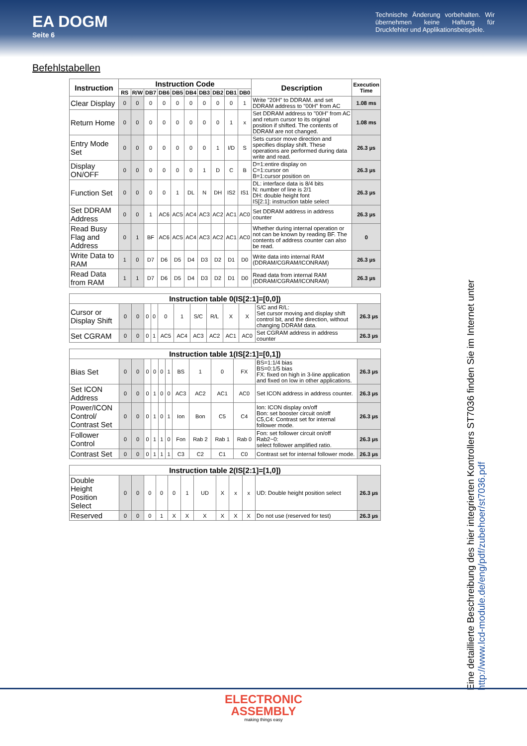EA DOGM
Seite 6
Technische Änderung vorbehalten. Wir übernehmen keine Haftung für Druckfehler und Applikationsbeispiele.
Befehlstabellen
| Instruction | Instruction Code | | | | | | | | | | Description | Execution Time |
| --- | --- | --- | --- | --- | --- | --- | --- | --- | --- | --- | --- | --- |
| | RS | R/W | DB7 | DB6 | DB5 | DB4 | DB3 | DB2 | DB1 | DB0 | | |
| Clear Display | 0 | 0 | 0 | 0 | 0 | 0 | 0 | 0 | 0 | 1 | Write "20H" to DDRAM. and set DDRAM address to "00H" from AC | 1.08 ms |
| Return Home | 0 | 0 | 0 | 0 | 0 | 0 | 0 | 0 | 1 | x | Set DDRAM address to "00H" from AC and return cursor to its original position if shifted. The contents of DDRAM are not changed. | 1.08 ms |
| Entry Mode Set | 0 | 0 | 0 | 0 | 0 | 0 | 0 | 1 | I/D | S | Sets cursor move direction and specifies display shift. These operations are performed during data write and read. | 26.3 µs |
| Display ON/OFF | 0 | 0 | 0 | 0 | 0 | 0 | 1 | D | C | B | D=1:entire display on C=1:cursor on B=1:cursor position on | 26.3 µs |
| Function Set | 0 | 0 | 0 | 0 | 1 | DL | N | DH | IS2 | IS1 | DL: interface data is 8/4 bits N: number of line is 2/1 DH: double height font IS[2:1]: instruction table select | 26.3 µs |
| Set DDRAM Address | 0 | 0 | 1 | AC6 | AC5 | AC4 | AC3 | AC2 | AC1 | AC0 | Set DDRAM address in address counter | 26.3 µs |
| Read Busy Flag and Address | 0 | 1 | BF | AC6 | AC5 | AC4 | AC3 | AC2 | AC1 | AC0 | Whether during internal operation or not can be known by reading BF. The contents of address counter can also be read. | 0 |
| Write Data to RAM | 1 | 0 | D7 | D6 | D5 | D4 | D3 | D2 | D1 | D0 | Write data into internal RAM (DDRAM/CGRAM/ICONRAM) | 26.3 µs |
| Read Data from RAM | 1 | 1 | D7 | D6 | D5 | D4 | D3 | D2 | D1 | D0 | Read data from internal RAM (DDRAM/CGRAM/ICONRAM) | 26.3 µs |
| Instruction table 0(IS[2:1]=[0,0]) | | | | | | | | | | | | |
| --- | --- | --- | --- | --- | --- | --- | --- | --- | --- | --- | --- | --- |
| Cursor or Display Shift | 0 | 0 | 0 | 0 | 0 | 1 | S/C | R/L | X | X | S/C and R/L: Set cursor moving and display shift control bit, and the direction, without changing DDRAM data. | 26.3 µs |
| Set CGRAM | 0 | 0 | 0 | 1 | AC5 | AC4 | AC3 | AC2 | AC1 | AC0 | Set CGRAM address in address counter | 26.3 µs |
| Instruction table 1(IS[2:1]=[0,1]) | | | | | | | | | | | | |
| --- | --- | --- | --- | --- | --- | --- | --- | --- | --- | --- | --- | --- |
| Bias Set | 0 | 0 | 0 | 0 | 0 | 1 | BS | 1 | 0 | FX | BS=1:1/4 bias BS=0:1/5 bias FX: fixed on high in 3-line application and fixed on low in other applications. | 26.3 µs |
| Set ICON Address | 0 | 0 | 0 | 1 | 0 | 0 | AC3 | AC2 | AC1 | AC0 | Set ICON address in address counter. | 26.3 µs |
| Power/ICON Control/ Contrast Set | 0 | 0 | 0 | 1 | 0 | 1 | Ion | Bon | C5 | C4 | Ion: ICON display on/off Bon: set booster circuit on/off C5,C4: Contrast set for internal follower mode. | 26.3 µs |
| Follower Control | 0 | 0 | 0 | 1 | 1 | 0 | Fon | Rab 2 | Rab 1 | Rab 0 | Fon: set follower circuit on/off Rab2~0: select follower amplified ratio. | 26.3 µs |
| Contrast Set | 0 | 0 | 0 | 1 | 1 | 1 | C3 | C2 | C1 | C0 | Contrast set for internal follower mode. | 26.3 µs |
| Instruction table 2(IS[2:1]=[1,0]) | | | | | | | | | | | | |
| --- | --- | --- | --- | --- | --- | --- | --- | --- | --- | --- | --- | --- |
| Double Height Position Select | 0 | 0 | 0 | 0 | 0 | 1 | UD | X | x | x | UD: Double height position select | 26.3 µs |
| Reserved | 0 | 0 | 0 | 1 | X | X | X | X | X | X | Do not use (reserved for test) | 26.3 µs |
Eine detaillierte Beschreibung des hier integrierten Kontrollers ST7036 finden Sie im Internet unter
http://www.lcd-module.de/eng/pdf/zubehoer/st7036.pdf
ELECTRONIC
ASSEMBLY
making things easy